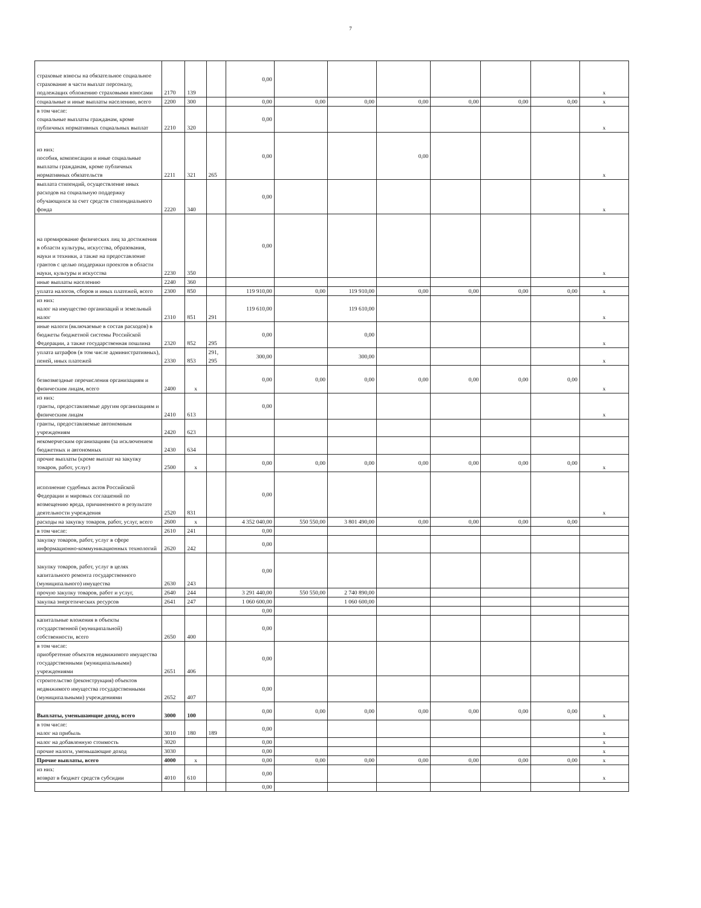7
| страховые взносы на обязательное социальное страхование в части выплат персоналу, подлежащих обложению страховыми взносами | 2170 | 139 | | 0,00 | | | | | | | x |
| социальные и иные выплаты населению, всего | 2200 | 300 | | 0,00 | 0,00 | 0,00 | 0,00 | 0,00 | 0,00 | 0,00 | x |
| в том числе: социальные выплаты гражданам, кроме публичных нормативных социальных выплат | 2210 | 320 | | 0,00 | | | | | | | x |
| из них: пособия, компенсации и иные социальные выплаты гражданам, кроме публичных нормативных обязательств | 2211 | 321 | 265 | 0,00 | | | 0,00 | | | | x |
| выплата стипендий, осуществление иных расходов на социальную поддержку обучающихся за счет средств стипендиального фонда | 2220 | 340 | | 0,00 | | | | | | | x |
| на премирование физических лиц за достижения в области культуры, искусства, образования, науки и техники, а также на предоставление грантов с целью поддержки проектов в области науки, культуры и искусства | 2230 | 350 | | 0,00 | | | | | | | x |
| иные выплаты населению | 2240 | 360 | | | | | | | | | |
| уплата налогов, сборов и иных платежей, всего | 2300 | 850 | | 119 910,00 | 0,00 | 119 910,00 | 0,00 | 0,00 | 0,00 | 0,00 | x |
| из них: налог на имущество организаций и земельный налог | 2310 | 851 | 291 | 119 610,00 | | 119 610,00 | | | | | x |
| иные налоги (включаемые в состав расходов) в бюджеты бюджетной системы Российской Федерации, а также государственная пошлина | 2320 | 852 | 295 | 0,00 | | 0,00 | | | | | x |
| уплата штрафов (в том числе административных), пеней, иных платежей | 2330 | 853 | 291, 295 | 300,00 | | 300,00 | | | | | x |
| безвозмездные перечисления организациям и физическим лицам, всего | 2400 | x | | 0,00 | 0,00 | 0,00 | 0,00 | 0,00 | 0,00 | 0,00 | x |
| из них: гранты, предоставляемые другим организациям и физическим лицам | 2410 | 613 | | 0,00 | | | | | | | x |
| гранты, предоставляемые автономным учреждениям | 2420 | 623 | | | | | | | | | |
| некомерческим организациям (за исключением бюджетных и автономных | 2430 | 634 | | | | | | | | | |
| прочие выплаты (кроме выплат на закупку товаров, работ, услуг) | 2500 | x | | 0,00 | 0,00 | 0,00 | 0,00 | 0,00 | 0,00 | 0,00 | x |
| исполнение судебных актов Российской Федерации и мировых соглашений по возмещению вреда, причиненного в результате деятельности учреждения | 2520 | 831 | | 0,00 | | | | | | | x |
| расходы на закупку товаров, работ, услуг, всего | 2600 | x | | 4 352 040,00 | 550 550,00 | 3 801 490,00 | 0,00 | 0,00 | 0,00 | 0,00 | |
| в том числе: | 2610 | 241 | | 0,00 | | | | | | | |
| закупку товаров, работ, услуг в сфере информационно-коммуникационных технологий | 2620 | 242 | | 0,00 | | | | | | | |
| закупку товаров, работ, услуг в целях капитального ремонта государственного (муниципального) имущества | 2630 | 243 | | 0,00 | | | | | | | |
| прочую закупку товаров, работ и услуг, | 2640 | 244 | | 3 291 440,00 | 550 550,00 | 2 740 890,00 | | | | | |
| закупка энергетических ресурсов | 2641 | 247 | | 1 060 600,00 | | 1 060 600,00 | | | | | |
| | | | | 0,00 | | | | | | | |
| капитальные вложения в объекты государственной (муниципальной) собственности, всего | 2650 | 400 | | 0,00 | | | | | | | |
| в том числе: приобретение объектов недвижимого имущества государственными (муниципальными) учреждениями | 2651 | 406 | | 0,00 | | | | | | | |
| строительство (реконструкция) объектов недвижимого имущества государственными (муниципальными) учреждениями | 2652 | 407 | | 0,00 | | | | | | | |
| Выплаты, уменьшающие доход, всего | 3000 | 100 | | 0,00 | 0,00 | 0,00 | 0,00 | 0,00 | 0,00 | 0,00 | x |
| в том числе: налог на прибыль | 3010 | 180 | 189 | 0,00 | | | | | | | x |
| налог на добавленную стоимость | 3020 | | | 0,00 | | | | | | | x |
| прочие налоги, уменьшающие доход | 3030 | | | 0,00 | | | | | | | x |
| Прочие выплаты, всего | 4000 | x | | 0,00 | 0,00 | 0,00 | 0,00 | 0,00 | 0,00 | 0,00 | x |
| из них: возврат в бюджет средств субсидии | 4010 | 610 | | 0,00 | | | | | | | x |
| | | | | 0,00 | | | | | | | |